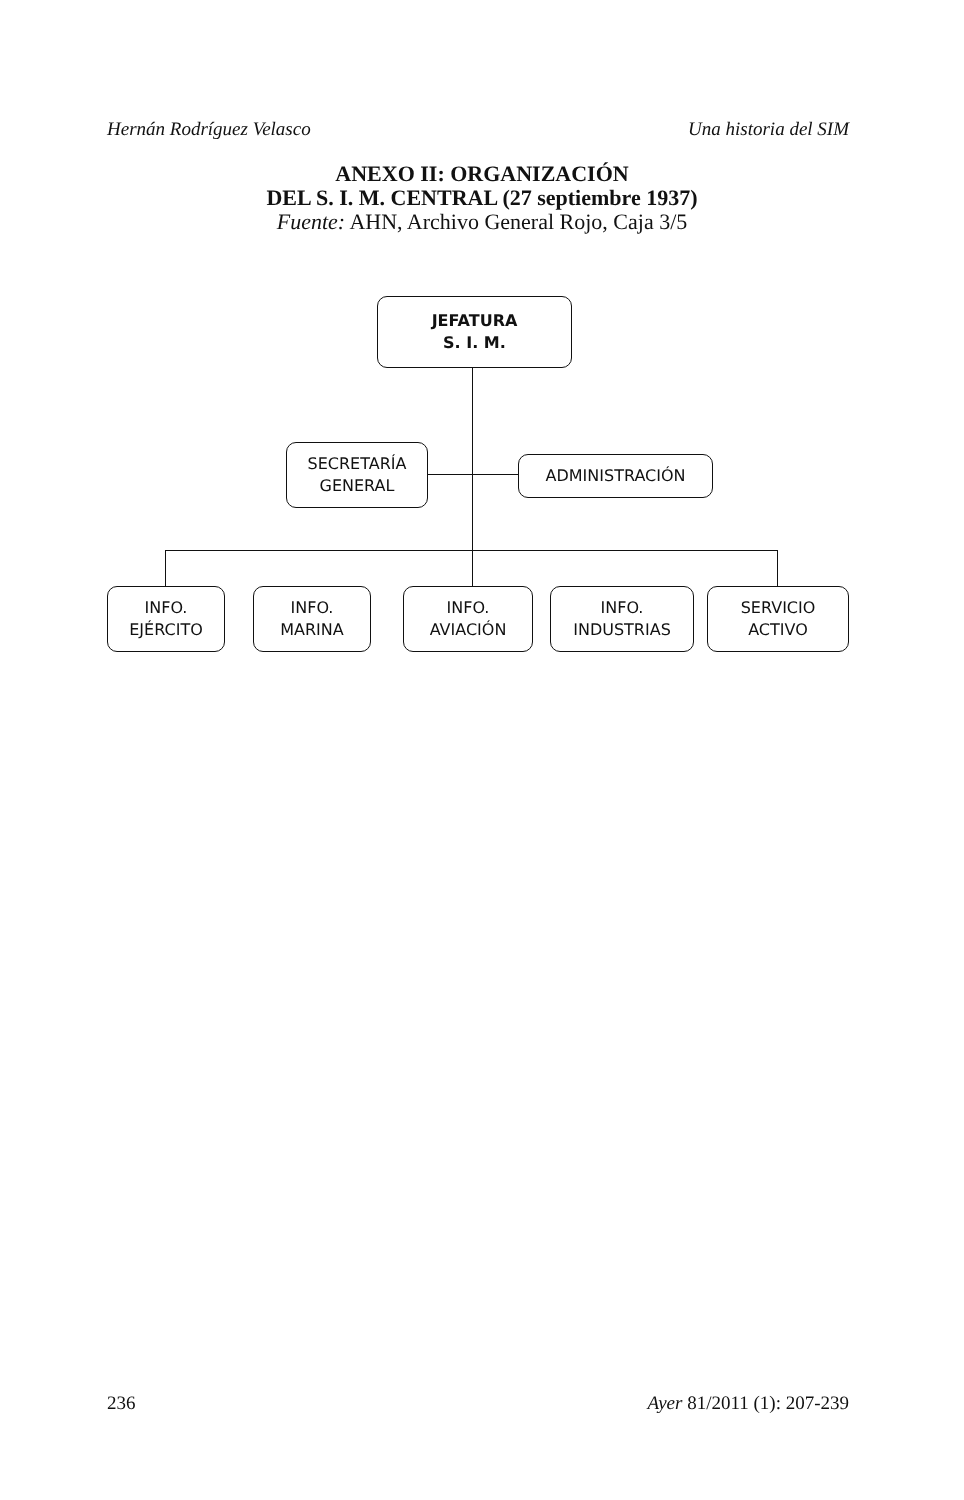Hernán Rodríguez Velasco Una historia del SIM
ANEXO II: ORGANIZACIÓN
DEL S. I. M. CENTRAL (27 septiembre 1937)
Fuente: AHN, Archivo General Rojo, Caja 3/5
JEFATURA
S. I. M.
SECRETARÍA
GENERAL
ADMINISTRACIÓN
INFO.
EJÉRCITO
INFO.
MARINA
INFO.
AVIACIÓN
INFO.
INDUSTRIAS
SERVICIO
ACTIVO
236 Ayer 81/2011 (1): 207-239